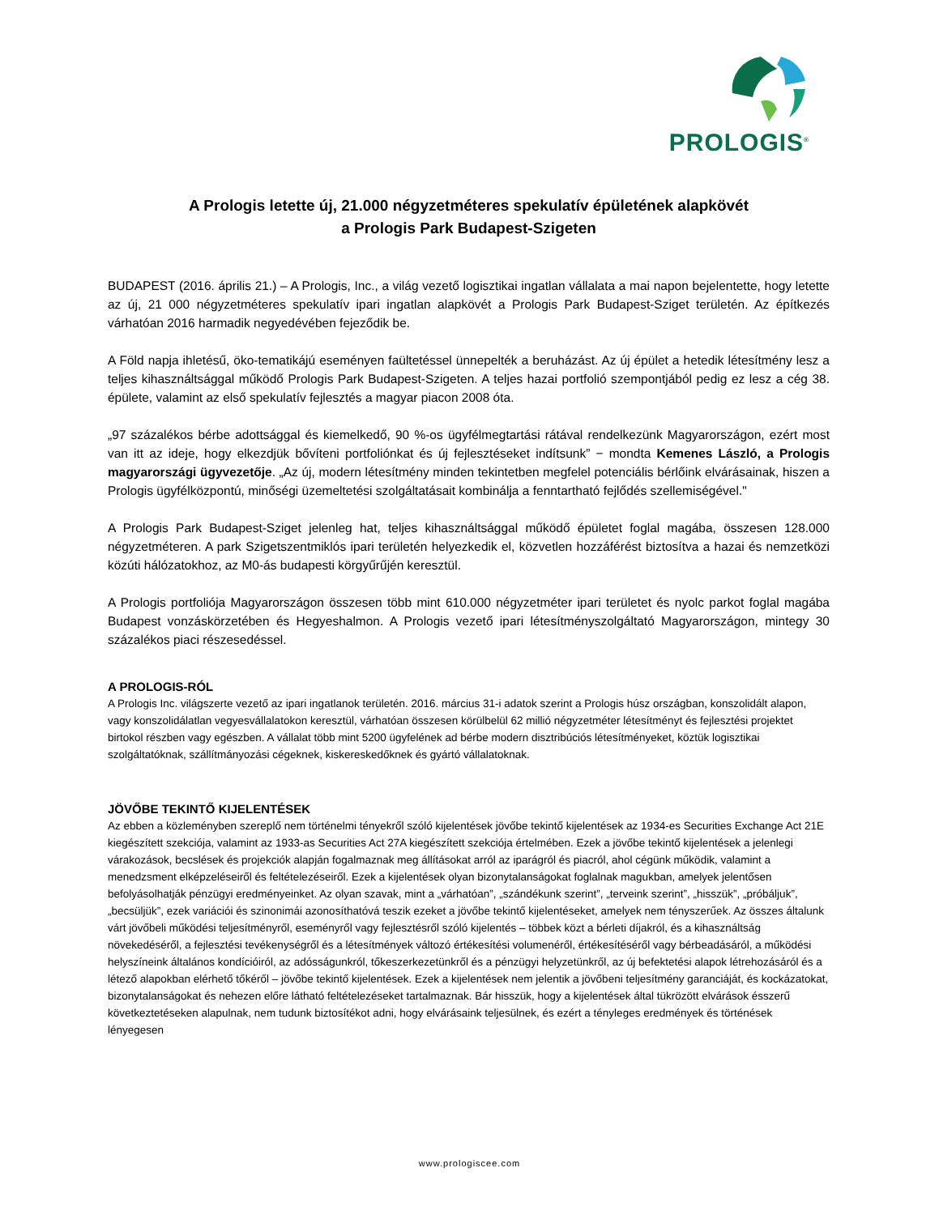PROLOGIS<sup>®</sup>
A Prologis letette új, 21.000 négyzetméteres spekulatív épületének alapkövét
a Prologis Park Budapest-Szigeten
BUDAPEST (2016. április 21.) – A Prologis, Inc., a világ vezető logisztikai ingatlan vállalata a mai napon bejelentette, hogy letette az új, 21 000 négyzetméteres spekulatív ipari ingatlan alapkövét a Prologis Park Budapest-Sziget területén. Az építkezés várhatóan 2016 harmadik negyedévében fejeződik be.
A Föld napja ihletésű, öko-tematikájú eseményen faültetéssel ünnepelték a beruházást. Az új épület a hetedik létesítmény lesz a teljes kihasználtsággal működő Prologis Park Budapest-Szigeten. A teljes hazai portfolió szempontjából pedig ez lesz a cég 38. épülete, valamint az első spekulatív fejlesztés a magyar piacon 2008 óta.
„97 százalékos bérbe adottsággal és kiemelkedő, 90 %-os ügyfélmegtartási rátával rendelkezünk Magyarországon, ezért most van itt az ideje, hogy elkezdjük bővíteni portfoliónkat és új fejlesztéseket indítsunk” − mondta Kemenes László, a Prologis magyarországi ügyvezetője. „Az új, modern létesítmény minden tekintetben megfelel potenciális bérlőink elvárásainak, hiszen a Prologis ügyfélközpontú, minőségi üzemeltetési szolgáltatásait kombinálja a fenntartható fejlődés szellemiségével."
A Prologis Park Budapest-Sziget jelenleg hat, teljes kihasználtsággal működő épületet foglal magába, összesen 128.000 négyzetméteren. A park Szigetszentmiklós ipari területén helyezkedik el, közvetlen hozzáférést biztosítva a hazai és nemzetközi közúti hálózatokhoz, az M0-ás budapesti körgyűrűjén keresztül.
A Prologis portfoliója Magyarországon összesen több mint 610.000 négyzetméter ipari területet és nyolc parkot foglal magába Budapest vonzáskörzetében és Hegyeshalmon. A Prologis vezető ipari létesítményszolgáltató Magyarországon, mintegy 30 százalékos piaci részesedéssel.
A PROLOGIS-RÓL
A Prologis Inc. világszerte vezető az ipari ingatlanok területén. 2016. március 31-i adatok szerint a Prologis húsz országban, konszolidált alapon, vagy konszolidálatlan vegyesvállalatokon keresztül, várhatóan összesen körülbelül 62 millió négyzetméter létesítményt és fejlesztési projektet birtokol részben vagy egészben. A vállalat több mint 5200 ügyfelének ad bérbe modern disztribúciós létesítményeket, köztük logisztikai szolgáltatóknak, szállítmányozási cégeknek, kiskereskedőknek és gyártó vállalatoknak.
JÖVŐBE TEKINTŐ KIJELENTÉSEK
Az ebben a közleményben szereplő nem történelmi tényekről szóló kijelentések jövőbe tekintő kijelentések az 1934-es Securities Exchange Act 21E kiegészített szekciója, valamint az 1933-as Securities Act 27A kiegészített szekciója értelmében. Ezek a jövőbe tekintő kijelentések a jelenlegi várakozások, becslések és projekciók alapján fogalmaznak meg állításokat arról az iparágról és piacról, ahol cégünk működik, valamint a menedzsment elképzeléseiről és feltételezéseiről. Ezek a kijelentések olyan bizonytalanságokat foglalnak magukban, amelyek jelentősen befolyásolhatják pénzügyi eredményeinket. Az olyan szavak, mint a „várhatóan”, „szándékunk szerint”, „terveink szerint”, „hisszük”, „próbáljuk”, „becsüljük”, ezek variációi és szinonimái azonosíthatóvá teszik ezeket a jövőbe tekintő kijelentéseket, amelyek nem tényszerűek. Az összes általunk várt jövőbeli működési teljesítményről, eseményről vagy fejlesztésről szóló kijelentés – többek közt a bérleti díjakról, és a kihasználtság növekedéséről, a fejlesztési tevékenységről és a létesítmények változó értékesítési volumenéről, értékesítéséről vagy bérbeadásáról, a működési helyszíneink általános kondícióiról, az adósságunkról, tőkeszerkezetünkről és a pénzügyi helyzetünkről, az új befektetési alapok létrehozásáról és a létező alapokban elérhető tőkéről – jövőbe tekintő kijelentések. Ezek a kijelentések nem jelentik a jövőbeni teljesítmény garanciáját, és kockázatokat, bizonytalanságokat és nehezen előre látható feltételezéseket tartalmaznak. Bár hisszük, hogy a kijelentések által tükrözött elvárások ésszerű következtetéseken alapulnak, nem tudunk biztosítékot adni, hogy elvárásaink teljesülnek, és ezért a tényleges eredmények és történések lényegesen
www.prologiscee.com